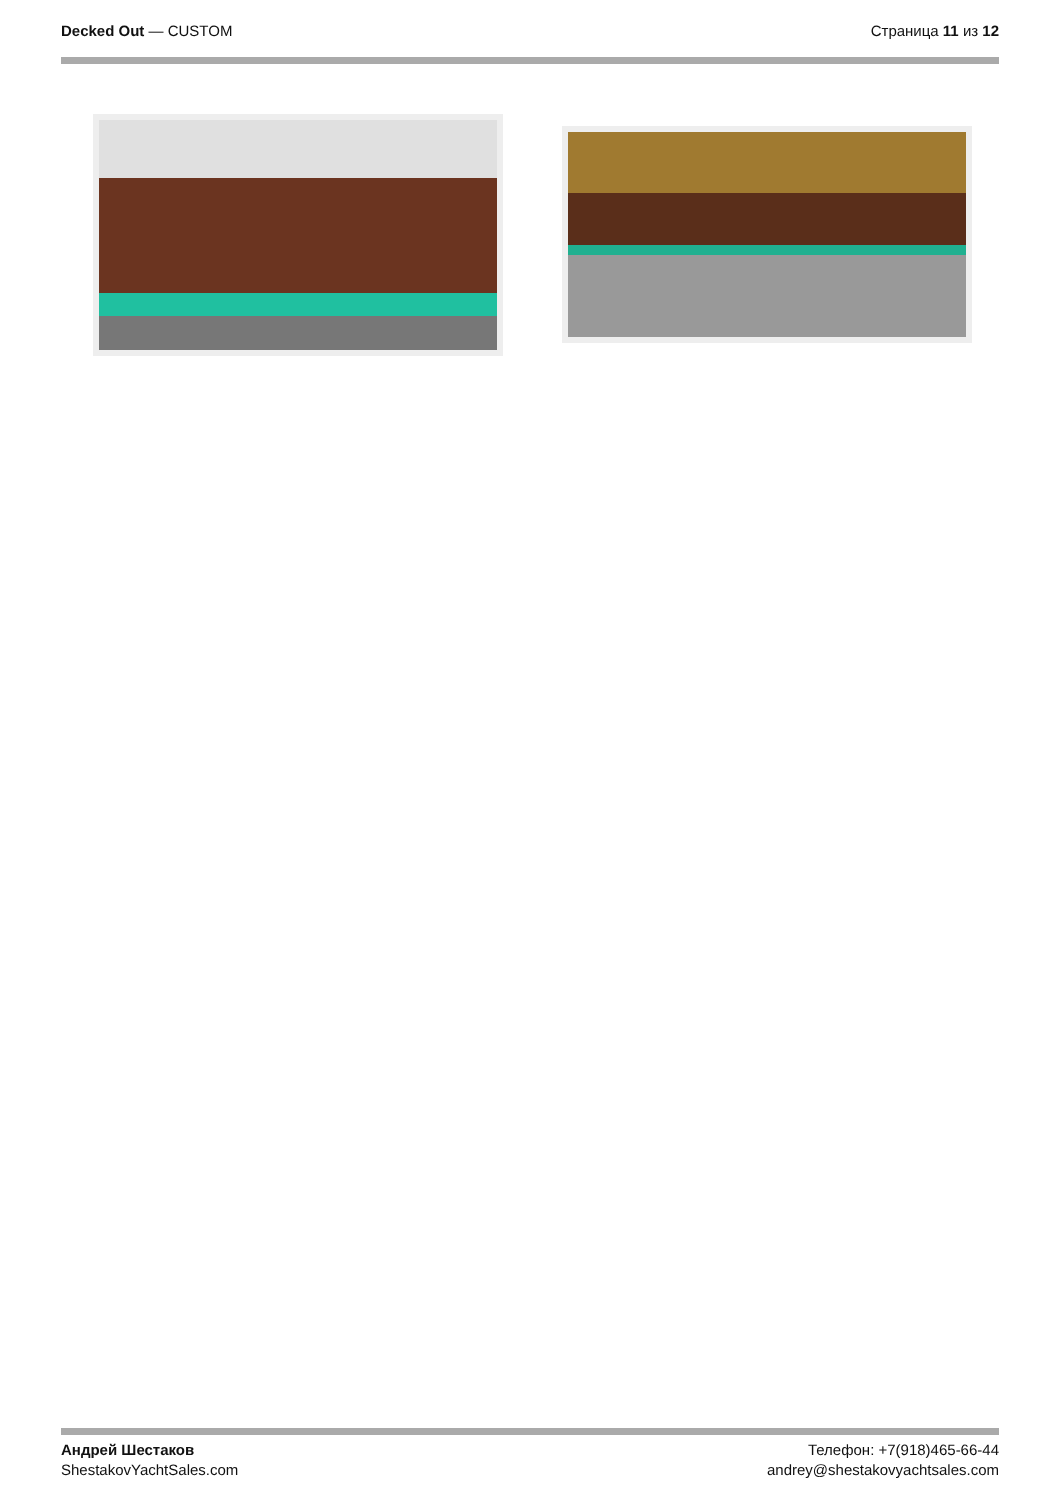Decked Out — CUSTOM Страница 11 из 12
Андрей Шестаков
ShestakovYachtSales.com
Телефон: +7(918)465-66-44
andrey@shestakovyachtsales.com